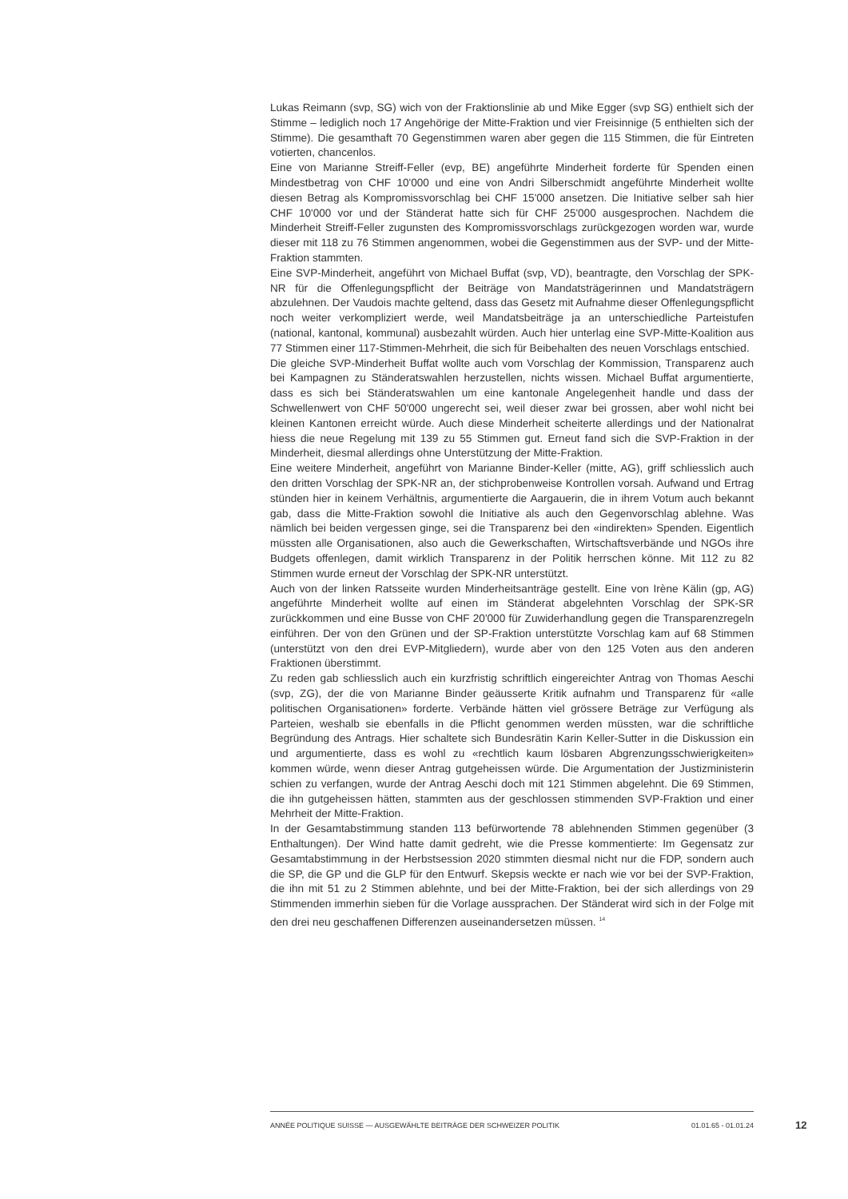Lukas Reimann (svp, SG) wich von der Fraktionslinie ab und Mike Egger (svp SG) enthielt sich der Stimme – lediglich noch 17 Angehörige der Mitte-Fraktion und vier Freisinnige (5 enthielten sich der Stimme). Die gesamthaft 70 Gegenstimmen waren aber gegen die 115 Stimmen, die für Eintreten votierten, chancenlos.
Eine von Marianne Streiff-Feller (evp, BE) angeführte Minderheit forderte für Spenden einen Mindestbetrag von CHF 10'000 und eine von Andri Silberschmidt angeführte Minderheit wollte diesen Betrag als Kompromissvorschlag bei CHF 15'000 ansetzen. Die Initiative selber sah hier CHF 10'000 vor und der Ständerat hatte sich für CHF 25'000 ausgesprochen. Nachdem die Minderheit Streiff-Feller zugunsten des Kompromissvorschlags zurückgezogen worden war, wurde dieser mit 118 zu 76 Stimmen angenommen, wobei die Gegenstimmen aus der SVP- und der Mitte-Fraktion stammten.
Eine SVP-Minderheit, angeführt von Michael Buffat (svp, VD), beantragte, den Vorschlag der SPK-NR für die Offenlegungspflicht der Beiträge von Mandatsträgerinnen und Mandatsträgern abzulehnen. Der Vaudois machte geltend, dass das Gesetz mit Aufnahme dieser Offenlegungspflicht noch weiter verkompliziert werde, weil Mandatsbeiträge ja an unterschiedliche Parteistufen (national, kantonal, kommunal) ausbezahlt würden. Auch hier unterlag eine SVP-Mitte-Koalition aus 77 Stimmen einer 117-Stimmen-Mehrheit, die sich für Beibehalten des neuen Vorschlags entschied.
Die gleiche SVP-Minderheit Buffat wollte auch vom Vorschlag der Kommission, Transparenz auch bei Kampagnen zu Ständeratswahlen herzustellen, nichts wissen. Michael Buffat argumentierte, dass es sich bei Ständeratswahlen um eine kantonale Angelegenheit handle und dass der Schwellenwert von CHF 50'000 ungerecht sei, weil dieser zwar bei grossen, aber wohl nicht bei kleinen Kantonen erreicht würde. Auch diese Minderheit scheiterte allerdings und der Nationalrat hiess die neue Regelung mit 139 zu 55 Stimmen gut. Erneut fand sich die SVP-Fraktion in der Minderheit, diesmal allerdings ohne Unterstützung der Mitte-Fraktion.
Eine weitere Minderheit, angeführt von Marianne Binder-Keller (mitte, AG), griff schliesslich auch den dritten Vorschlag der SPK-NR an, der stichprobenweise Kontrollen vorsah. Aufwand und Ertrag stünden hier in keinem Verhältnis, argumentierte die Aargauerin, die in ihrem Votum auch bekannt gab, dass die Mitte-Fraktion sowohl die Initiative als auch den Gegenvorschlag ablehne. Was nämlich bei beiden vergessen ginge, sei die Transparenz bei den «indirekten» Spenden. Eigentlich müssten alle Organisationen, also auch die Gewerkschaften, Wirtschaftsverbände und NGOs ihre Budgets offenlegen, damit wirklich Transparenz in der Politik herrschen könne. Mit 112 zu 82 Stimmen wurde erneut der Vorschlag der SPK-NR unterstützt.
Auch von der linken Ratsseite wurden Minderheitsanträge gestellt. Eine von Irène Kälin (gp, AG) angeführte Minderheit wollte auf einen im Ständerat abgelehnten Vorschlag der SPK-SR zurückkommen und eine Busse von CHF 20'000 für Zuwiderhandlung gegen die Transparenzregeln einführen. Der von den Grünen und der SP-Fraktion unterstützte Vorschlag kam auf 68 Stimmen (unterstützt von den drei EVP-Mitgliedern), wurde aber von den 125 Voten aus den anderen Fraktionen überstimmt.
Zu reden gab schliesslich auch ein kurzfristig schriftlich eingereichter Antrag von Thomas Aeschi (svp, ZG), der die von Marianne Binder geäusserte Kritik aufnahm und Transparenz für «alle politischen Organisationen» forderte. Verbände hätten viel grössere Beträge zur Verfügung als Parteien, weshalb sie ebenfalls in die Pflicht genommen werden müssten, war die schriftliche Begründung des Antrags. Hier schaltete sich Bundesrätin Karin Keller-Sutter in die Diskussion ein und argumentierte, dass es wohl zu «rechtlich kaum lösbaren Abgrenzungsschwierigkeiten» kommen würde, wenn dieser Antrag gutgeheissen würde. Die Argumentation der Justizministerin schien zu verfangen, wurde der Antrag Aeschi doch mit 121 Stimmen abgelehnt. Die 69 Stimmen, die ihn gutgeheissen hätten, stammten aus der geschlossen stimmenden SVP-Fraktion und einer Mehrheit der Mitte-Fraktion.
In der Gesamtabstimmung standen 113 befürwortende 78 ablehnenden Stimmen gegenüber (3 Enthaltungen). Der Wind hatte damit gedreht, wie die Presse kommentierte: Im Gegensatz zur Gesamtabstimmung in der Herbstsession 2020 stimmten diesmal nicht nur die FDP, sondern auch die SP, die GP und die GLP für den Entwurf. Skepsis weckte er nach wie vor bei der SVP-Fraktion, die ihn mit 51 zu 2 Stimmen ablehnte, und bei der Mitte-Fraktion, bei der sich allerdings von 29 Stimmenden immerhin sieben für die Vorlage aussprachen. Der Ständerat wird sich in der Folge mit den drei neu geschaffenen Differenzen auseinandersetzen müssen. <sup>14</sup>
ANNÉE POLITIQUE SUISSE — AUSGEWÄHLTE BEITRÄGE DER SCHWEIZER POLITIK 01.01.65 - 01.01.24
12